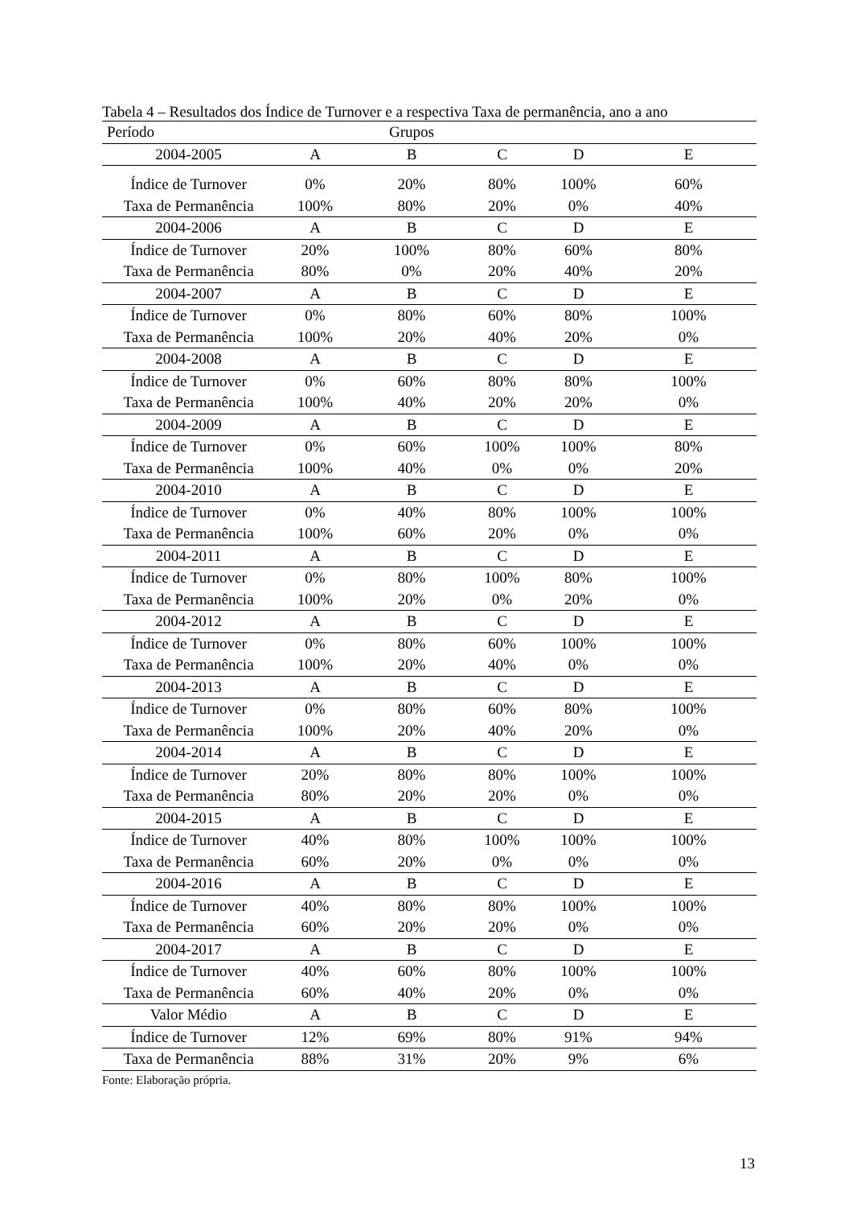Tabela 4 – Resultados dos Índice de Turnover e a respectiva Taxa de permanência, ano a ano
| Período | | Grupos | | | |
| --- | --- | --- | --- | --- | --- |
| 2004-2005 | A | B | C | D | E |
| Índice de Turnover | 0% | 20% | 80% | 100% | 60% |
| Taxa de Permanência | 100% | 80% | 20% | 0% | 40% |
| 2004-2006 | A | B | C | D | E |
| Índice de Turnover | 20% | 100% | 80% | 60% | 80% |
| Taxa de Permanência | 80% | 0% | 20% | 40% | 20% |
| 2004-2007 | A | B | C | D | E |
| Índice de Turnover | 0% | 80% | 60% | 80% | 100% |
| Taxa de Permanência | 100% | 20% | 40% | 20% | 0% |
| 2004-2008 | A | B | C | D | E |
| Índice de Turnover | 0% | 60% | 80% | 80% | 100% |
| Taxa de Permanência | 100% | 40% | 20% | 20% | 0% |
| 2004-2009 | A | B | C | D | E |
| Índice de Turnover | 0% | 60% | 100% | 100% | 80% |
| Taxa de Permanência | 100% | 40% | 0% | 0% | 20% |
| 2004-2010 | A | B | C | D | E |
| Índice de Turnover | 0% | 40% | 80% | 100% | 100% |
| Taxa de Permanência | 100% | 60% | 20% | 0% | 0% |
| 2004-2011 | A | B | C | D | E |
| Índice de Turnover | 0% | 80% | 100% | 80% | 100% |
| Taxa de Permanência | 100% | 20% | 0% | 20% | 0% |
| 2004-2012 | A | B | C | D | E |
| Índice de Turnover | 0% | 80% | 60% | 100% | 100% |
| Taxa de Permanência | 100% | 20% | 40% | 0% | 0% |
| 2004-2013 | A | B | C | D | E |
| Índice de Turnover | 0% | 80% | 60% | 80% | 100% |
| Taxa de Permanência | 100% | 20% | 40% | 20% | 0% |
| 2004-2014 | A | B | C | D | E |
| Índice de Turnover | 20% | 80% | 80% | 100% | 100% |
| Taxa de Permanência | 80% | 20% | 20% | 0% | 0% |
| 2004-2015 | A | B | C | D | E |
| Índice de Turnover | 40% | 80% | 100% | 100% | 100% |
| Taxa de Permanência | 60% | 20% | 0% | 0% | 0% |
| 2004-2016 | A | B | C | D | E |
| Índice de Turnover | 40% | 80% | 80% | 100% | 100% |
| Taxa de Permanência | 60% | 20% | 20% | 0% | 0% |
| 2004-2017 | A | B | C | D | E |
| Índice de Turnover | 40% | 60% | 80% | 100% | 100% |
| Taxa de Permanência | 60% | 40% | 20% | 0% | 0% |
| Valor Médio | A | B | C | D | E |
| Índice de Turnover | 12% | 69% | 80% | 91% | 94% |
| Taxa de Permanência | 88% | 31% | 20% | 9% | 6% |
Fonte: Elaboração própria.
13